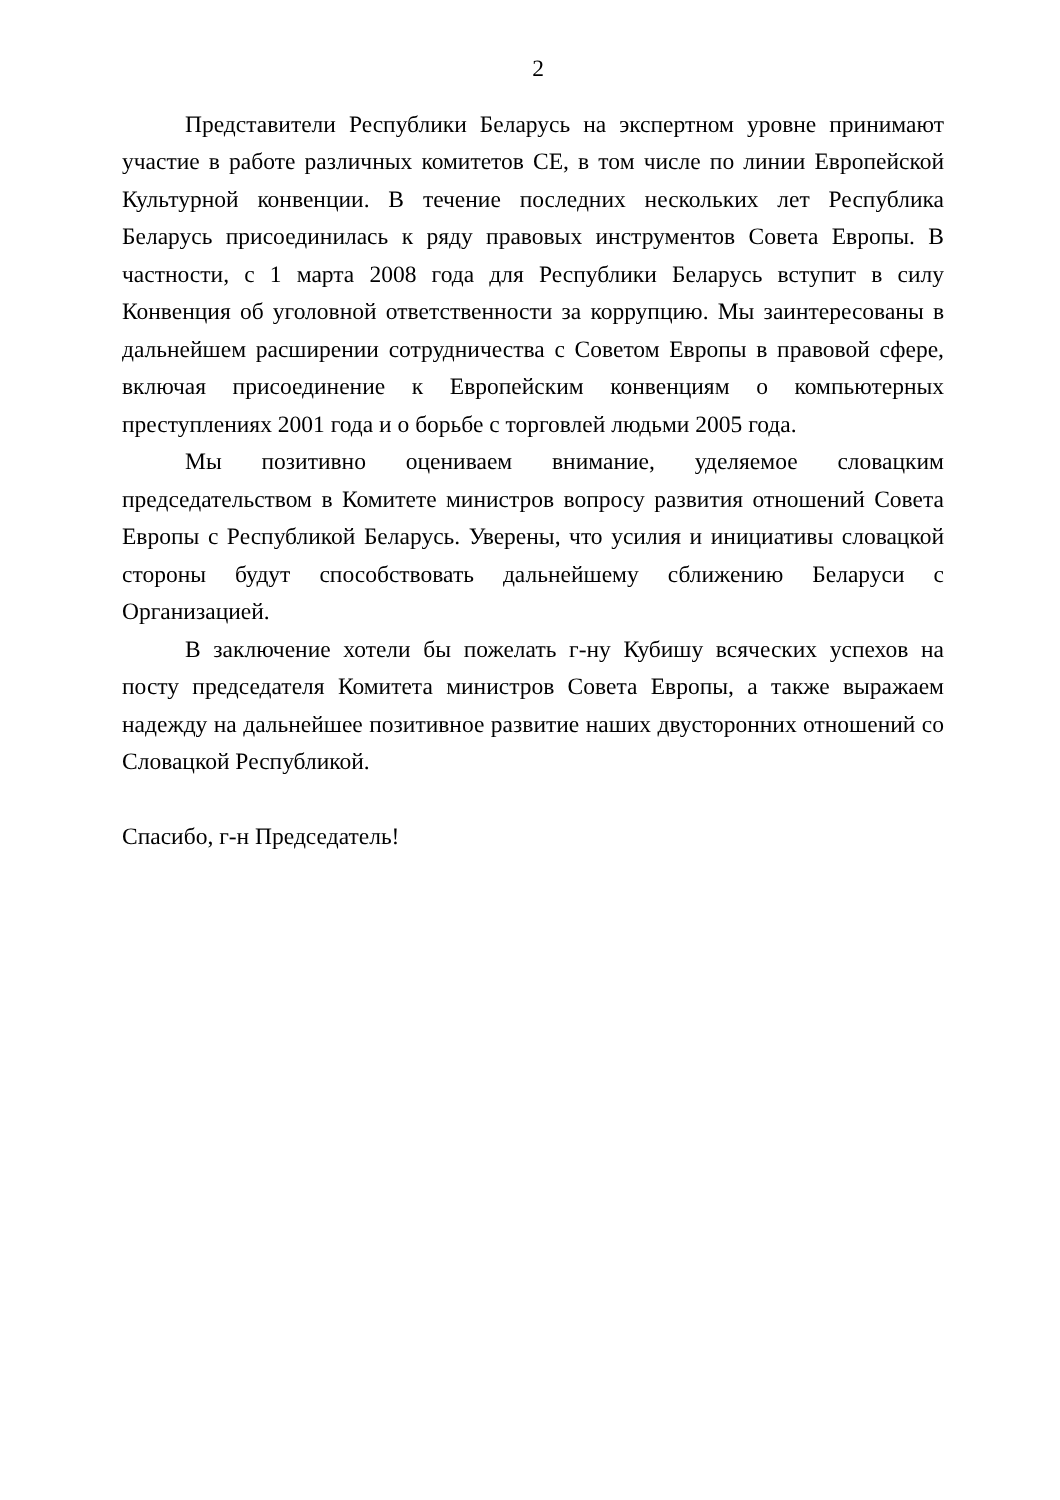2
Представители Республики Беларусь на экспертном уровне принимают участие в работе различных комитетов СЕ, в том числе по линии Европейской Культурной конвенции. В течение последних нескольких лет Республика Беларусь присоединилась к ряду правовых инструментов Совета Европы. В частности, с 1 марта 2008 года для Республики Беларусь вступит в силу Конвенция об уголовной ответственности за коррупцию. Мы заинтересованы в дальнейшем расширении сотрудничества с Советом Европы в правовой сфере, включая присоединение к Европейским конвенциям о компьютерных преступлениях 2001 года и о борьбе с торговлей людьми 2005 года.
Мы позитивно оцениваем внимание, уделяемое словацким председательством в Комитете министров вопросу развития отношений Совета Европы с Республикой Беларусь. Уверены, что усилия и инициативы словацкой стороны будут способствовать дальнейшему сближению Беларуси с Организацией.
В заключение хотели бы пожелать г-ну Кубишу всяческих успехов на посту председателя Комитета министров Совета Европы, а также выражаем надежду на дальнейшее позитивное развитие наших двусторонних отношений со Словацкой Республикой.
Спасибо, г-н Председатель!